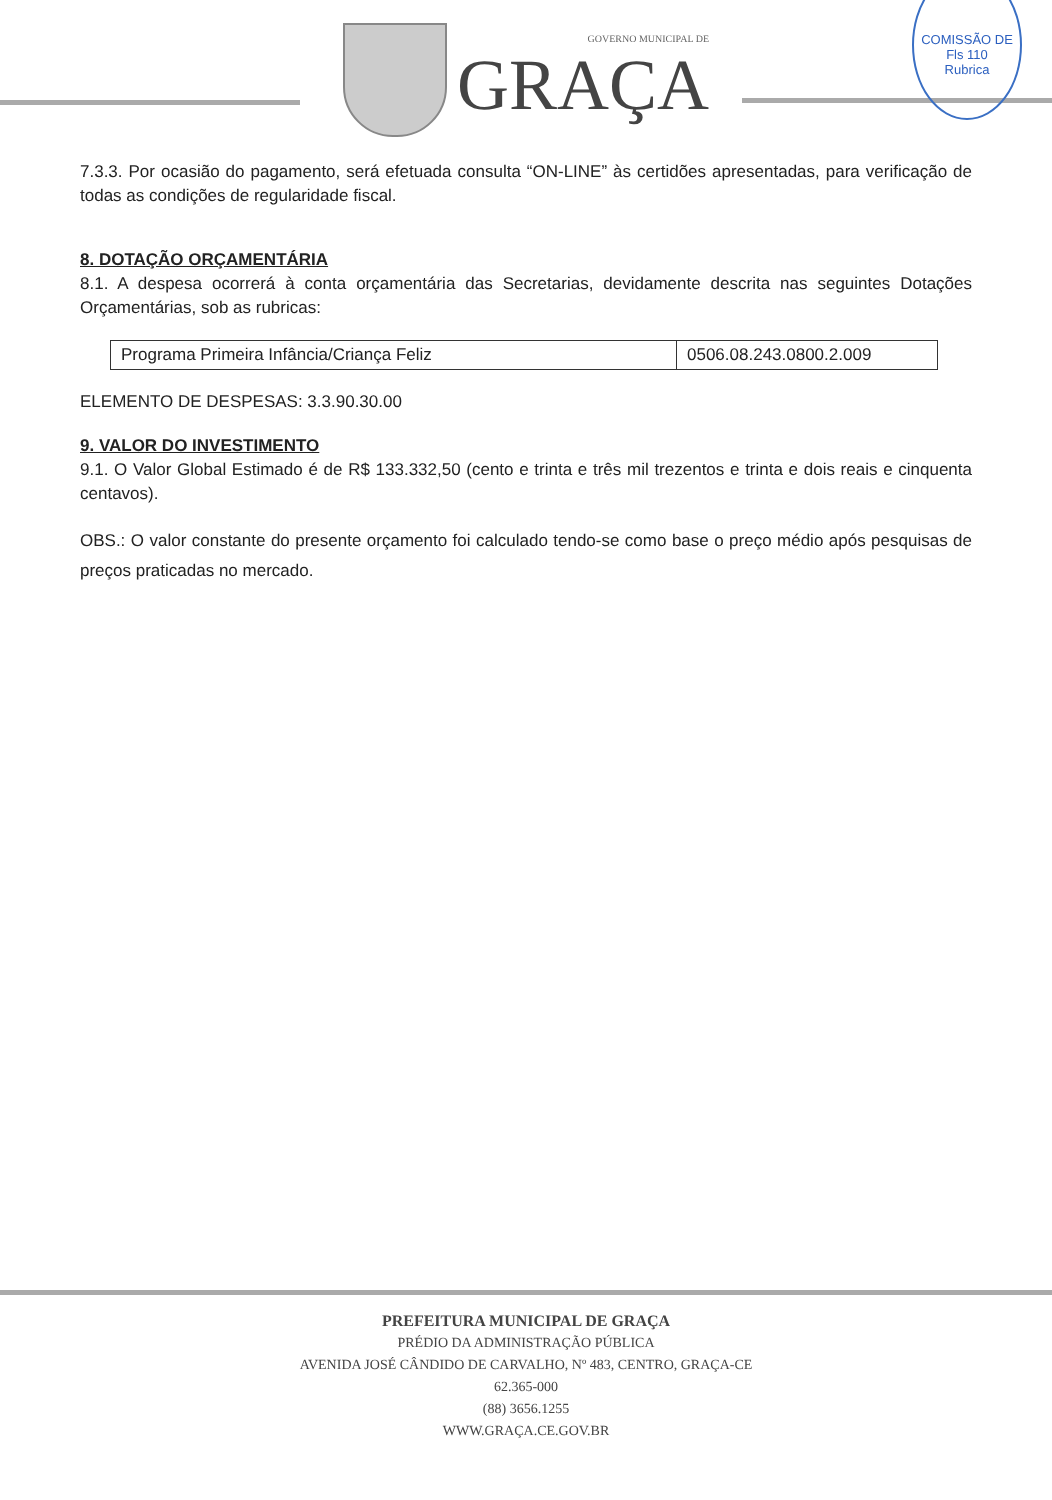GOVERNO MUNICIPAL DE
GRAÇA
COMISSÃO DE
Fls 110
Rubrica
7.3.3. Por ocasião do pagamento, será efetuada consulta “ON-LINE” às certidões apresentadas, para verificação de todas as condições de regularidade fiscal.
8. DOTAÇÃO ORÇAMENTÁRIA
8.1. A despesa ocorrerá à conta orçamentária das Secretarias, devidamente descrita nas seguintes Dotações Orçamentárias, sob as rubricas:
| Programa Primeira Infância/Criança Feliz | 0506.08.243.0800.2.009 |
ELEMENTO DE DESPESAS: 3.3.90.30.00
9. VALOR DO INVESTIMENTO
9.1. O Valor Global Estimado é de R$ 133.332,50 (cento e trinta e três mil trezentos e trinta e dois reais e cinquenta centavos).
OBS.: O valor constante do presente orçamento foi calculado tendo-se como base o preço médio após pesquisas de preços praticadas no mercado.
PREFEITURA MUNICIPAL DE GRAÇA
PRÉDIO DA ADMINISTRAÇÃO PÚBLICA
AVENIDA JOSÉ CÂNDIDO DE CARVALHO, Nº 483, CENTRO, GRAÇA-CE
62.365-000
(88) 3656.1255
WWW.GRAÇA.CE.GOV.BR